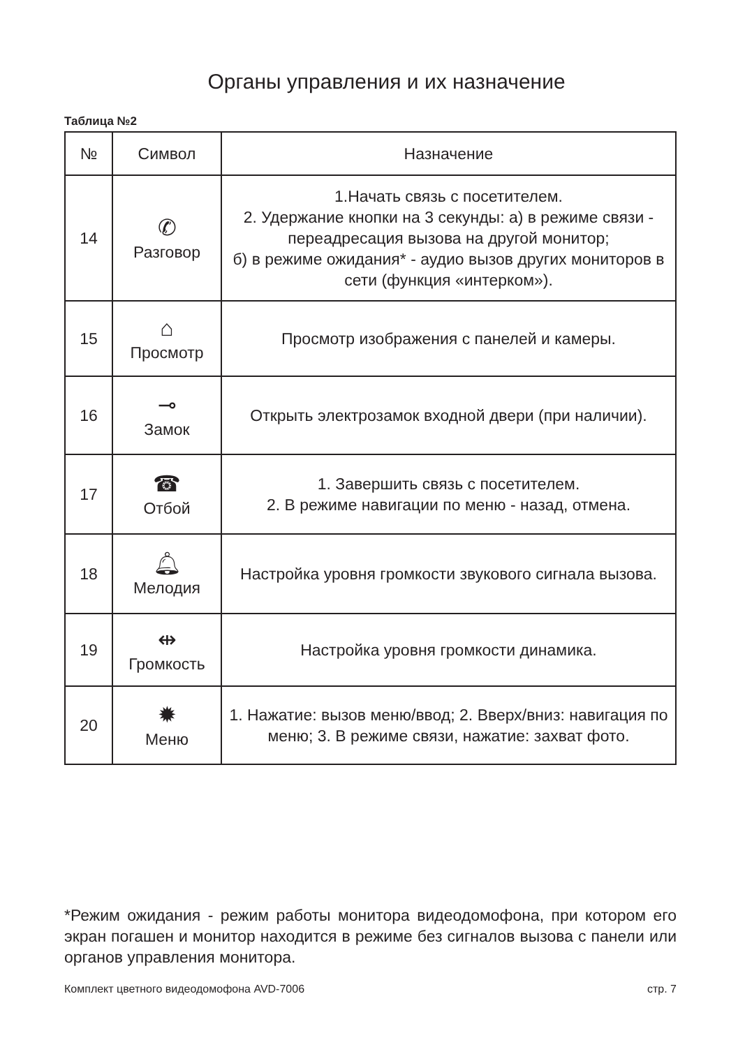Органы управления и их назначение
Таблица №2
| № | Символ | Назначение |
| --- | --- | --- |
| 14 | ✆ Разговор | 1.Начать связь с посетителем. 2. Удержание кнопки на 3 секунды: а) в режиме связи - переадресация вызова на другой монитор; б) в режиме ожидания* - аудио вызов других мониторов в сети (функция «интерком»). |
| 15 | ⌂ Просмотр | Просмотр изображения с панелей и камеры. |
| 16 | ⊸ Замок | Открыть электрозамок входной двери (при наличии). |
| 17 | ☎ Отбой | 1. Завершить связь с посетителем. 2. В режиме навигации по меню - назад, отмена. |
| 18 | 🔔︎ Мелодия | Настройка уровня громкости звукового сигнала вызова. |
| 19 | ⇹ Громкость | Настройка уровня громкости динамика. |
| 20 | ✹ Меню | 1. Нажатие: вызов меню/ввод; 2. Вверх/вниз: навигация по меню; 3. В режиме связи, нажатие: захват фото. |
*Режим ожидания - режим работы монитора видеодомофона, при котором его экран погашен и монитор находится в режиме без сигналов вызова с панели или органов управления монитора.
Комплект цветного видеодомофона AVD-7006 стр. 7